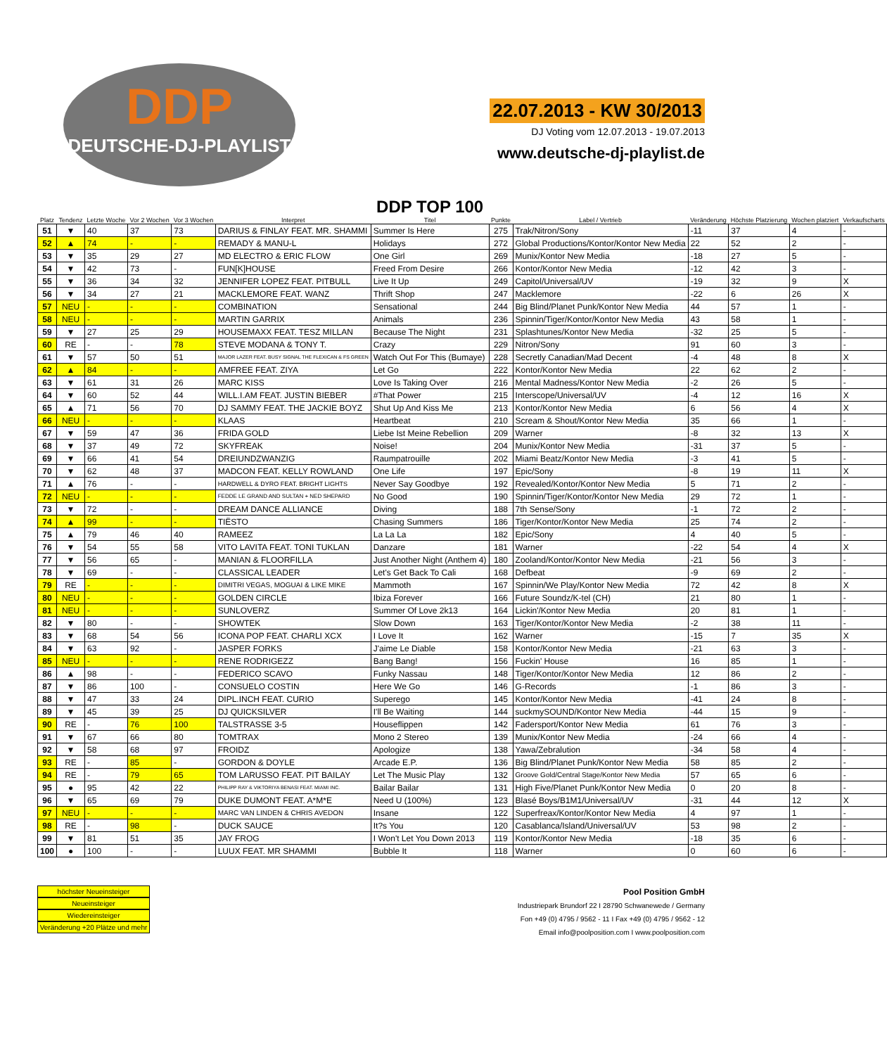DDP
DEUTSCHE-DJ-PLAYLIST
22.07.2013 - KW 30/2013
DJ Voting vom 12.07.2013 - 19.07.2013
www.deutsche-dj-playlist.de
| Platz | Tendenz | Letzte Woche | Vor 2 Wochen | Vor 3 Wochen | Interpret | DDP TOP 100 Titel | Punkte | Label / Vertrieb | Veränderung | Höchste Platzierung | Wochen platziert | Verkaufscharts |
| --- | --- | --- | --- | --- | --- | --- | --- | --- | --- | --- | --- | --- |
| 51 | ▼ | 40 | 37 | 73 | DARIUS & FINLAY FEAT. MR. SHAMMI | Summer Is Here | 275 | Trak/Nitron/Sony | -11 | 37 | 4 | - |
| 52 | ▲ | 74 | - | - | REMADY & MANU-L | Holidays | 272 | Global Productions/Kontor/Kontor New Media | 22 | 52 | 2 | - |
| 53 | ▼ | 35 | 29 | 27 | MD ELECTRO & ERIC FLOW | One Girl | 269 | Munix/Kontor New Media | -18 | 27 | 5 | - |
| 54 | ▼ | 42 | 73 | - | FUN[K]HOUSE | Freed From Desire | 266 | Kontor/Kontor New Media | -12 | 42 | 3 | - |
| 55 | ▼ | 36 | 34 | 32 | JENNIFER LOPEZ FEAT. PITBULL | Live It Up | 249 | Capitol/Universal/UV | -19 | 32 | 9 | X |
| 56 | ▼ | 34 | 27 | 21 | MACKLEMORE FEAT. WANZ | Thrift Shop | 247 | Macklemore | -22 | 6 | 26 | X |
| 57 | NEU | - | - | - | COMBINATION | Sensational | 244 | Big Blind/Planet Punk/Kontor New Media | 44 | 57 | 1 | - |
| 58 | NEU | - | - | - | MARTIN GARRIX | Animals | 236 | Spinnin/Tiger/Kontor/Kontor New Media | 43 | 58 | 1 | - |
| 59 | ▼ | 27 | 25 | 29 | HOUSEMAXX FEAT. TESZ MILLAN | Because The Night | 231 | Splashtunes/Kontor New Media | -32 | 25 | 5 | - |
| 60 | RE | - | - | 78 | STEVE MODANA & TONY T. | Crazy | 229 | Nitron/Sony | 91 | 60 | 3 | - |
| 61 | ▼ | 57 | 50 | 51 | MAJOR LAZER FEAT. BUSY SIGNAL THE FLEXICAN & FS GREEN | Watch Out For This (Bumaye) | 228 | Secretly Canadian/Mad Decent | -4 | 48 | 8 | X |
| 62 | ▲ | 84 | - | - | AMFREE FEAT. ZIYA | Let Go | 222 | Kontor/Kontor New Media | 22 | 62 | 2 | - |
| 63 | ▼ | 61 | 31 | 26 | MARC KISS | Love Is Taking Over | 216 | Mental Madness/Kontor New Media | -2 | 26 | 5 | - |
| 64 | ▼ | 60 | 52 | 44 | WILL.I.AM FEAT. JUSTIN BIEBER | #That Power | 215 | Interscope/Universal/UV | -4 | 12 | 16 | X |
| 65 | ▲ | 71 | 56 | 70 | DJ SAMMY FEAT. THE JACKIE BOYZ | Shut Up And Kiss Me | 213 | Kontor/Kontor New Media | 6 | 56 | 4 | X |
| 66 | NEU | - | - | - | KLAAS | Heartbeat | 210 | Scream & Shout/Kontor New Media | 35 | 66 | 1 | - |
| 67 | ▼ | 59 | 47 | 36 | FRIDA GOLD | Liebe Ist Meine Rebellion | 209 | Warner | -8 | 32 | 13 | X |
| 68 | ▼ | 37 | 49 | 72 | SKYFREAK | Noise! | 204 | Munix/Kontor New Media | -31 | 37 | 5 | - |
| 69 | ▼ | 66 | 41 | 54 | DREIUNDZWANZIG | Raumpatrouille | 202 | Miami Beatz/Kontor New Media | -3 | 41 | 5 | - |
| 70 | ▼ | 62 | 48 | 37 | MADCON FEAT. KELLY ROWLAND | One Life | 197 | Epic/Sony | -8 | 19 | 11 | X |
| 71 | ▲ | 76 | - | - | HARDWELL & DYRO FEAT. BRIGHT LIGHTS | Never Say Goodbye | 192 | Revealed/Kontor/Kontor New Media | 5 | 71 | 2 | - |
| 72 | NEU | - | - | - | FEDDE LE GRAND AND SULTAN + NED SHEPARD | No Good | 190 | Spinnin/Tiger/Kontor/Kontor New Media | 29 | 72 | 1 | - |
| 73 | ▼ | 72 | - | - | DREAM DANCE ALLIANCE | Diving | 188 | 7th Sense/Sony | -1 | 72 | 2 | - |
| 74 | ▲ | 99 | - | - | TIËSTO | Chasing Summers | 186 | Tiger/Kontor/Kontor New Media | 25 | 74 | 2 | - |
| 75 | ▲ | 79 | 46 | 40 | RAMEEZ | La La La | 182 | Epic/Sony | 4 | 40 | 5 | - |
| 76 | ▼ | 54 | 55 | 58 | VITO LAVITA FEAT. TONI TUKLAN | Danzare | 181 | Warner | -22 | 54 | 4 | X |
| 77 | ▼ | 56 | 65 | - | MANIAN & FLOORFILLA | Just Another Night (Anthem 4) | 180 | Zooland/Kontor/Kontor New Media | -21 | 56 | 3 | - |
| 78 | ▼ | 69 | - | - | CLASSICAL LEADER | Let's Get Back To Cali | 168 | Defbeat | -9 | 69 | 2 | - |
| 79 | RE | - | - | - | DIMITRI VEGAS, MOGUAI & LIKE MIKE | Mammoth | 167 | Spinnin/We Play/Kontor New Media | 72 | 42 | 8 | X |
| 80 | NEU | - | - | - | GOLDEN CIRCLE | Ibiza Forever | 166 | Future Soundz/K-tel (CH) | 21 | 80 | 1 | - |
| 81 | NEU | - | - | - | SUNLOVERZ | Summer Of Love 2k13 | 164 | Lickin'/Kontor New Media | 20 | 81 | 1 | - |
| 82 | ▼ | 80 | - | - | SHOWTEK | Slow Down | 163 | Tiger/Kontor/Kontor New Media | -2 | 38 | 11 | - |
| 83 | ▼ | 68 | 54 | 56 | ICONA POP FEAT. CHARLI XCX | I Love It | 162 | Warner | -15 | 7 | 35 | X |
| 84 | ▼ | 63 | 92 | - | JASPER FORKS | J'aime Le Diable | 158 | Kontor/Kontor New Media | -21 | 63 | 3 | - |
| 85 | NEU | - | - | - | RENE RODRIGEZZ | Bang Bang! | 156 | Fuckin' House | 16 | 85 | 1 | - |
| 86 | ▲ | 98 | - | - | FEDERICO SCAVO | Funky Nassau | 148 | Tiger/Kontor/Kontor New Media | 12 | 86 | 2 | - |
| 87 | ▼ | 86 | 100 | - | CONSUELO COSTIN | Here We Go | 146 | G-Records | -1 | 86 | 3 | - |
| 88 | ▼ | 47 | 33 | 24 | DIPL.INCH FEAT. CURIO | Superego | 145 | Kontor/Kontor New Media | -41 | 24 | 8 | - |
| 89 | ▼ | 45 | 39 | 25 | DJ QUICKSILVER | I'll Be Waiting | 144 | suckmySOUND/Kontor New Media | -44 | 15 | 9 | - |
| 90 | RE | - | 76 | 100 | TALSTRASSE 3-5 | Houseflippen | 142 | Fadersport/Kontor New Media | 61 | 76 | 3 | - |
| 91 | ▼ | 67 | 66 | 80 | TOMTRAX | Mono 2 Stereo | 139 | Munix/Kontor New Media | -24 | 66 | 4 | - |
| 92 | ▼ | 58 | 68 | 97 | FROIDZ | Apologize | 138 | Yawa/Zebralution | -34 | 58 | 4 | - |
| 93 | RE | - | 85 | - | GORDON & DOYLE | Arcade E.P. | 136 | Big Blind/Planet Punk/Kontor New Media | 58 | 85 | 2 | - |
| 94 | RE | - | 79 | 65 | TOM LARUSSO FEAT. PIT BAILAY | Let The Music Play | 132 | Groove Gold/Central Stage/Kontor New Media | 57 | 65 | 6 | - |
| 95 | ● | 95 | 42 | 22 | PHILIPP RAY & VIKTORIYA BENASI FEAT. MIAMI INC. | Bailar Bailar | 131 | High Five/Planet Punk/Kontor New Media | 0 | 20 | 8 | - |
| 96 | ▼ | 65 | 69 | 79 | DUKE DUMONT FEAT. A*M*E | Need U (100%) | 123 | Blasé Boys/B1M1/Universal/UV | -31 | 44 | 12 | X |
| 97 | NEU | - | - | - | MARC VAN LINDEN & CHRIS AVEDON | Insane | 122 | Superfreax/Kontor/Kontor New Media | 4 | 97 | 1 | - |
| 98 | RE | - | 98 | - | DUCK SAUCE | It?s You | 120 | Casablanca/Island/Universal/UV | 53 | 98 | 2 | - |
| 99 | ▼ | 81 | 51 | 35 | JAY FROG | I Won't Let You Down 2013 | 119 | Kontor/Kontor New Media | -18 | 35 | 6 | - |
| 100 | ● | 100 | - | - | LUUX FEAT. MR SHAMMI | Bubble It | 118 | Warner | 0 | 60 | 6 | - |
höchster Neueinsteiger
Neueinsteiger
Wiedereinsteiger
Veränderung +20 Plätze und mehr
Pool Position GmbH
Industriepark Brundorf 22 I 28790 Schwanewede / Germany
Fon +49 (0) 4795 / 9562 - 11 I Fax +49 (0) 4795 / 9562 - 12
Email info@poolposition.com I www.poolposition.com